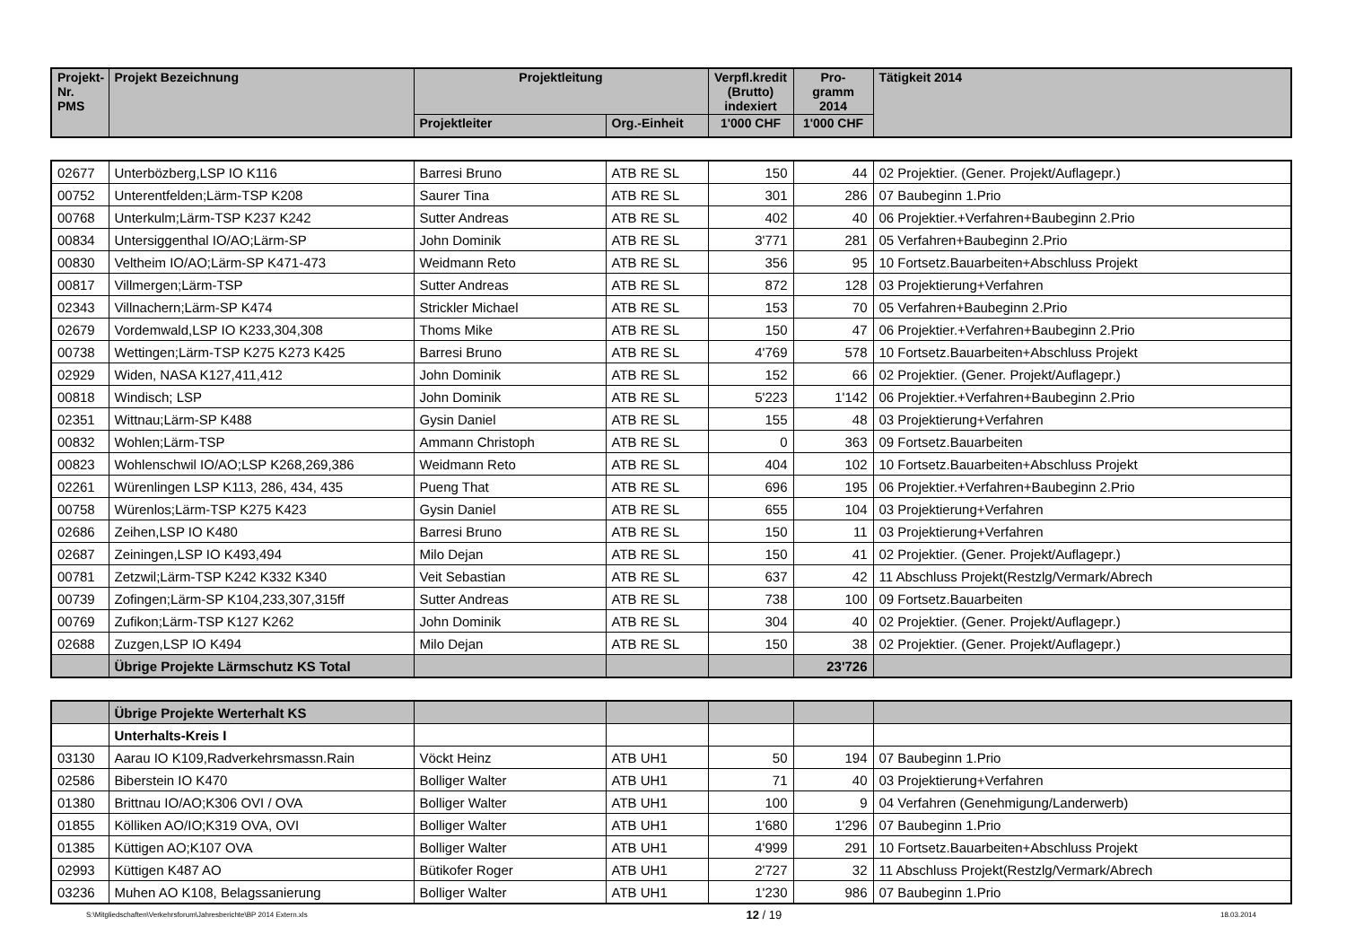| Projekt- Nr. PMS | Projekt Bezeichnung | Projektleitung | | Verpfl.kredit (Brutto) indexiert | Pro- gramm 2014 | Tätigkeit 2014 |
| --- | --- | --- | --- | --- | --- | --- |
| | | Projektleiter | Org.-Einheit | 1'000 CHF | 1'000 CHF | |
| 02677 | Unterbözberg,LSP IO K116 | Barresi Bruno | ATB RE SL | 150 | 44 | 02 Projektier. (Gener. Projekt/Auflagepr.) |
| 00752 | Unterentfelden;Lärm-TSP K208 | Saurer Tina | ATB RE SL | 301 | 286 | 07 Baubeginn 1.Prio |
| 00768 | Unterkulm;Lärm-TSP K237 K242 | Sutter Andreas | ATB RE SL | 402 | 40 | 06 Projektier.+Verfahren+Baubeginn 2.Prio |
| 00834 | Untersiggenthal IO/AO;Lärm-SP | John Dominik | ATB RE SL | 3'771 | 281 | 05 Verfahren+Baubeginn 2.Prio |
| 00830 | Veltheim IO/AO;Lärm-SP K471-473 | Weidmann Reto | ATB RE SL | 356 | 95 | 10 Fortsetz.Bauarbeiten+Abschluss Projekt |
| 00817 | Villmergen;Lärm-TSP | Sutter Andreas | ATB RE SL | 872 | 128 | 03 Projektierung+Verfahren |
| 02343 | Villnachern;Lärm-SP K474 | Strickler Michael | ATB RE SL | 153 | 70 | 05 Verfahren+Baubeginn 2.Prio |
| 02679 | Vordemwald,LSP IO K233,304,308 | Thoms Mike | ATB RE SL | 150 | 47 | 06 Projektier.+Verfahren+Baubeginn 2.Prio |
| 00738 | Wettingen;Lärm-TSP K275 K273 K425 | Barresi Bruno | ATB RE SL | 4'769 | 578 | 10 Fortsetz.Bauarbeiten+Abschluss Projekt |
| 02929 | Widen, NASA K127,411,412 | John Dominik | ATB RE SL | 152 | 66 | 02 Projektier. (Gener. Projekt/Auflagepr.) |
| 00818 | Windisch; LSP | John Dominik | ATB RE SL | 5'223 | 1'142 | 06 Projektier.+Verfahren+Baubeginn 2.Prio |
| 02351 | Wittnau;Lärm-SP K488 | Gysin Daniel | ATB RE SL | 155 | 48 | 03 Projektierung+Verfahren |
| 00832 | Wohlen;Lärm-TSP | Ammann Christoph | ATB RE SL | 0 | 363 | 09 Fortsetz.Bauarbeiten |
| 00823 | Wohlenschwil IO/AO;LSP K268,269,386 | Weidmann Reto | ATB RE SL | 404 | 102 | 10 Fortsetz.Bauarbeiten+Abschluss Projekt |
| 02261 | Würenlingen LSP K113, 286, 434, 435 | Pueng That | ATB RE SL | 696 | 195 | 06 Projektier.+Verfahren+Baubeginn 2.Prio |
| 00758 | Würenlos;Lärm-TSP K275 K423 | Gysin Daniel | ATB RE SL | 655 | 104 | 03 Projektierung+Verfahren |
| 02686 | Zeihen,LSP IO K480 | Barresi Bruno | ATB RE SL | 150 | 11 | 03 Projektierung+Verfahren |
| 02687 | Zeiningen,LSP IO K493,494 | Milo Dejan | ATB RE SL | 150 | 41 | 02 Projektier. (Gener. Projekt/Auflagepr.) |
| 00781 | Zetzwil;Lärm-TSP K242 K332 K340 | Veit Sebastian | ATB RE SL | 637 | 42 | 11 Abschluss Projekt(Restzlg/Vermark/Abrech |
| 00739 | Zofingen;Lärm-SP K104,233,307,315ff | Sutter Andreas | ATB RE SL | 738 | 100 | 09 Fortsetz.Bauarbeiten |
| 00769 | Zufikon;Lärm-TSP K127 K262 | John Dominik | ATB RE SL | 304 | 40 | 02 Projektier. (Gener. Projekt/Auflagepr.) |
| 02688 | Zuzgen,LSP IO K494 | Milo Dejan | ATB RE SL | 150 | 38 | 02 Projektier. (Gener. Projekt/Auflagepr.) |
| | Übrige Projekte Lärmschutz KS Total | | | | 23'726 | |
| | Übrige Projekte Werterhalt KS | | | | | |
| | Unterhalts-Kreis I | | | | | |
| 03130 | Aarau IO K109,Radverkehrsmassn.Rain | Vöckt Heinz | ATB UH1 | 50 | 194 | 07 Baubeginn 1.Prio |
| 02586 | Biberstein IO K470 | Bolliger Walter | ATB UH1 | 71 | 40 | 03 Projektierung+Verfahren |
| 01380 | Brittnau IO/AO;K306 OVI / OVA | Bolliger Walter | ATB UH1 | 100 | 9 | 04 Verfahren (Genehmigung/Landerwerb) |
| 01855 | Kölliken AO/IO;K319 OVA, OVI | Bolliger Walter | ATB UH1 | 1'680 | 1'296 | 07 Baubeginn 1.Prio |
| 01385 | Küttigen AO;K107 OVA | Bolliger Walter | ATB UH1 | 4'999 | 291 | 10 Fortsetz.Bauarbeiten+Abschluss Projekt |
| 02993 | Küttigen K487 AO | Bütikofer Roger | ATB UH1 | 2'727 | 32 | 11 Abschluss Projekt(Restzlg/Vermark/Abrech |
| 03236 | Muhen AO K108, Belagssanierung | Bolliger Walter | ATB UH1 | 1'230 | 986 | 07 Baubeginn 1.Prio |
S:\Mitgliedschaften\Verkehrsforum\Jahresberichte\BP 2014 Extern.xls 12 / 19 18.03.2014